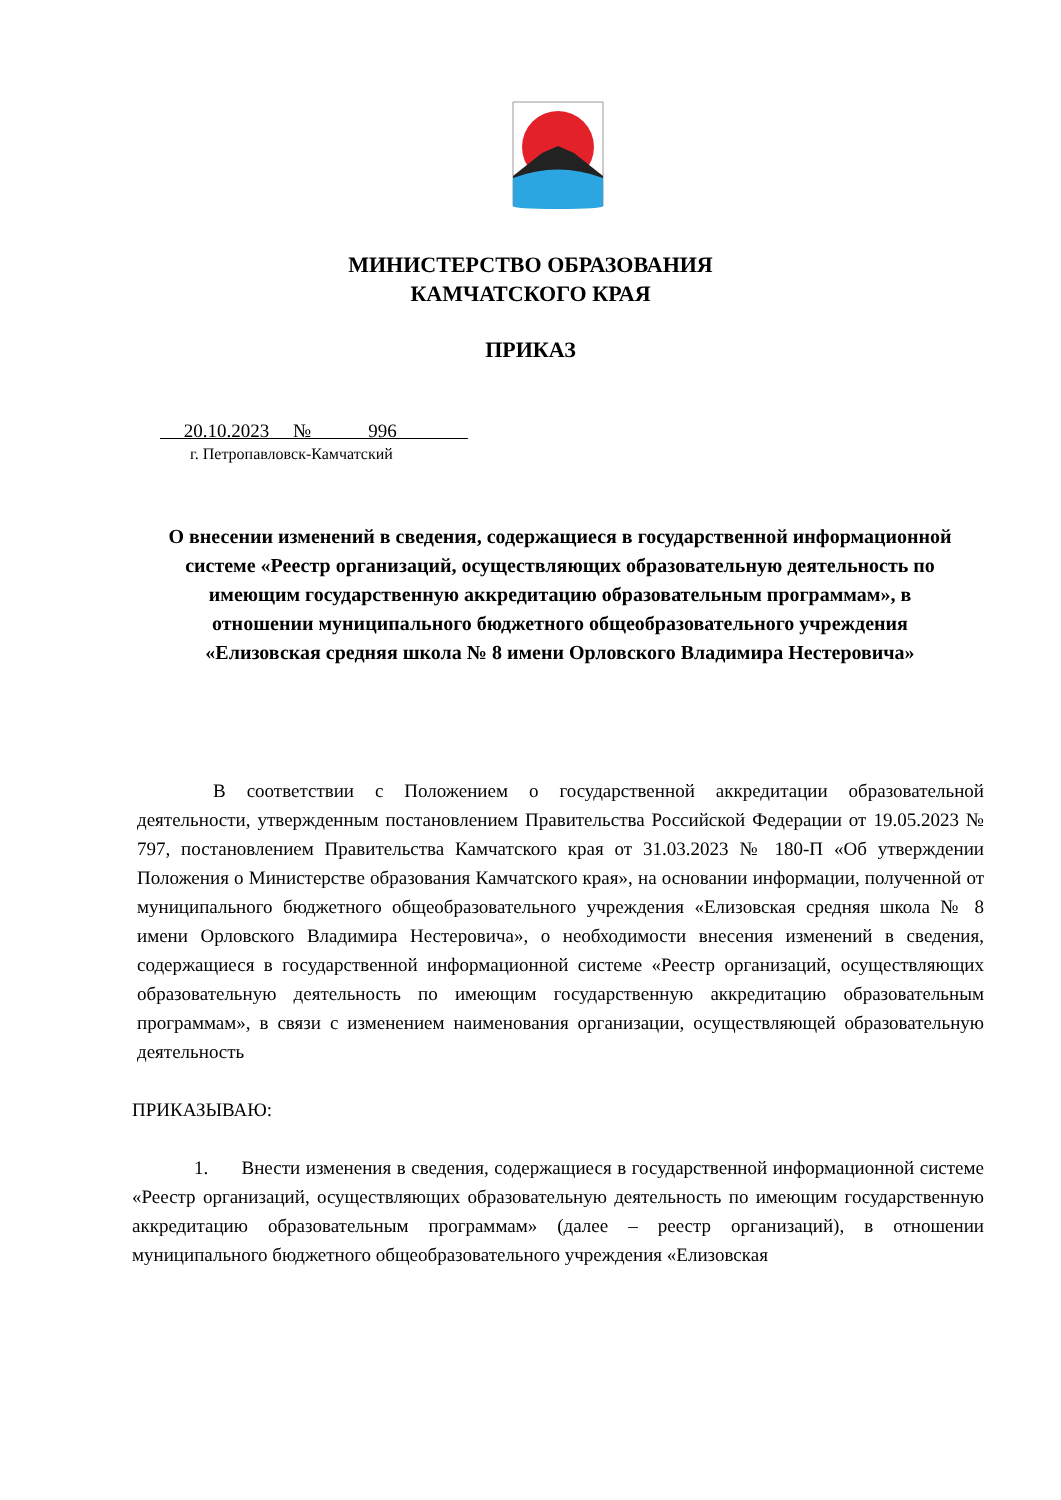МИНИСТЕРСТВО ОБРАЗОВАНИЯ
КАМЧАТСКОГО КРАЯ
ПРИКАЗ
20.10.2023 № 996
г. Петропавловск-Камчатский
О внесении изменений в сведения, содержащиеся в государственной информационной системе «Реестр организаций, осуществляющих образовательную деятельность по имеющим государственную аккредитацию образовательным программам», в отношении муниципального бюджетного общеобразовательного учреждения «Елизовская средняя школа № 8 имени Орловского Владимира Нестеровича»
В соответствии с Положением о государственной аккредитации образовательной деятельности, утвержденным постановлением Правительства Российской Федерации от 19.05.2023 № 797, постановлением Правительства Камчатского края от 31.03.2023 № 180-П «Об утверждении Положения о Министерстве образования Камчатского края», на основании информации, полученной от муниципального бюджетного общеобразовательного учреждения «Елизовская средняя школа № 8 имени Орловского Владимира Нестеровича», о необходимости внесения изменений в сведения, содержащиеся в государственной информационной системе «Реестр организаций, осуществляющих образовательную деятельность по имеющим государственную аккредитацию образовательным программам», в связи с изменением наименования организации, осуществляющей образовательную деятельность
ПРИКАЗЫВАЮ:
1. Внести изменения в сведения, содержащиеся в государственной информационной системе «Реестр организаций, осуществляющих образовательную деятельность по имеющим государственную аккредитацию образовательным программам» (далее – реестр организаций), в отношении муниципального бюджетного общеобразовательного учреждения «Елизовская